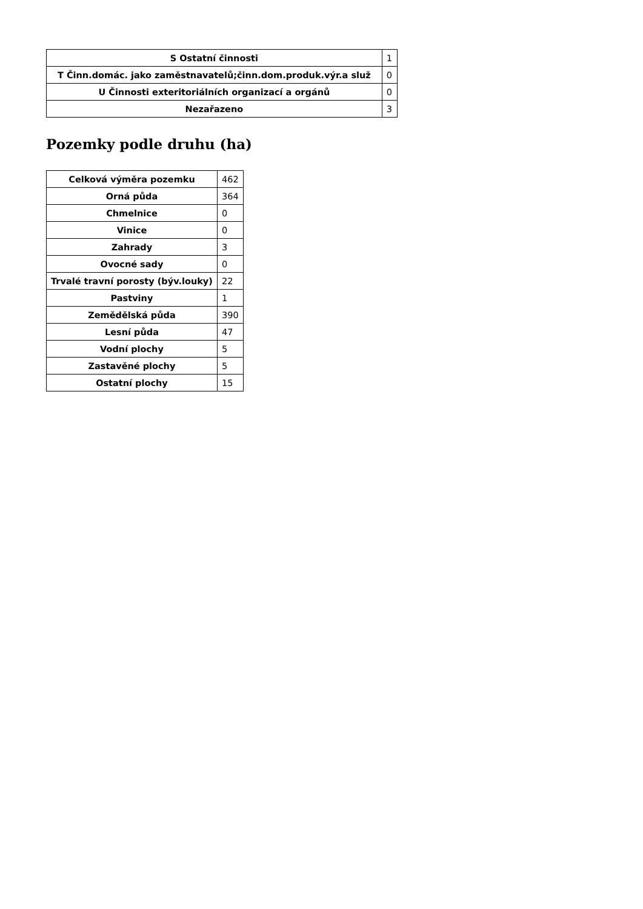| S Ostatní činnosti | 1 |
| T Činn.domác. jako zaměstnavatelů;činn.dom.produk.výr.a služ | 0 |
| U Činnosti exteritoriálních organizací a orgánů | 0 |
| Nezařazeno | 3 |
Pozemky podle druhu (ha)
| Celková výměra pozemku | 462 |
| Orná půda | 364 |
| Chmelnice | 0 |
| Vinice | 0 |
| Zahrady | 3 |
| Ovocné sady | 0 |
| Trvalé travní porosty (býv.louky) | 22 |
| Pastviny | 1 |
| Zemědělská půda | 390 |
| Lesní půda | 47 |
| Vodní plochy | 5 |
| Zastavěné plochy | 5 |
| Ostatní plochy | 15 |